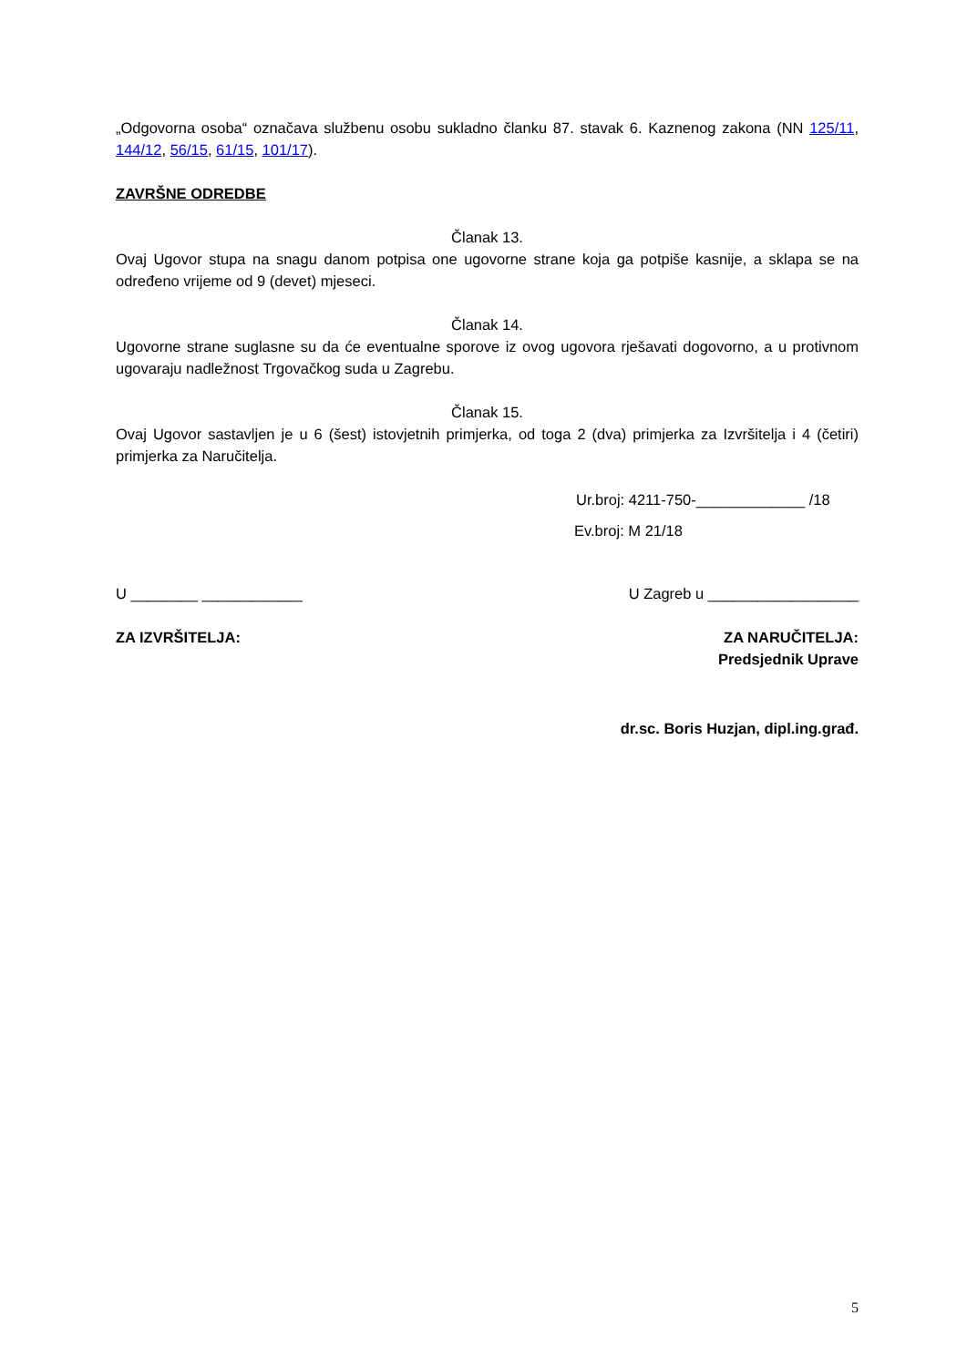„Odgovorna osoba“ označava službenu osobu sukladno članku 87. stavak 6. Kaznenog zakona (NN 125/11, 144/12, 56/15, 61/15, 101/17).
ZAVRŠNE ODREDBE
Članak 13.
Ovaj Ugovor stupa na snagu danom potpisa one ugovorne strane koja ga potpiše kasnije, a sklapa se na određeno vrijeme od 9 (devet) mjeseci.
Članak 14.
Ugovorne strane suglasne su da će eventualne sporove iz ovog ugovora rješavati dogovorno, a u protivnom ugovaraju nadležnost Trgovačkog suda u Zagrebu.
Članak 15.
Ovaj Ugovor sastavljen je u 6 (šest) istovjetnih primjerka, od toga 2 (dva) primjerka za Izvršitelja i 4 (četiri) primjerka za Naručitelja.
Ur.broj: 4211-750-_____________ /18
Ev.broj: M 21/18
U ________ ____________ U Zagreb u __________________
ZA IZVRŠITELJA: ZA NARUČITELJA:
Predsjednik Uprave
dr.sc. Boris Huzjan, dipl.ing.građ.
5